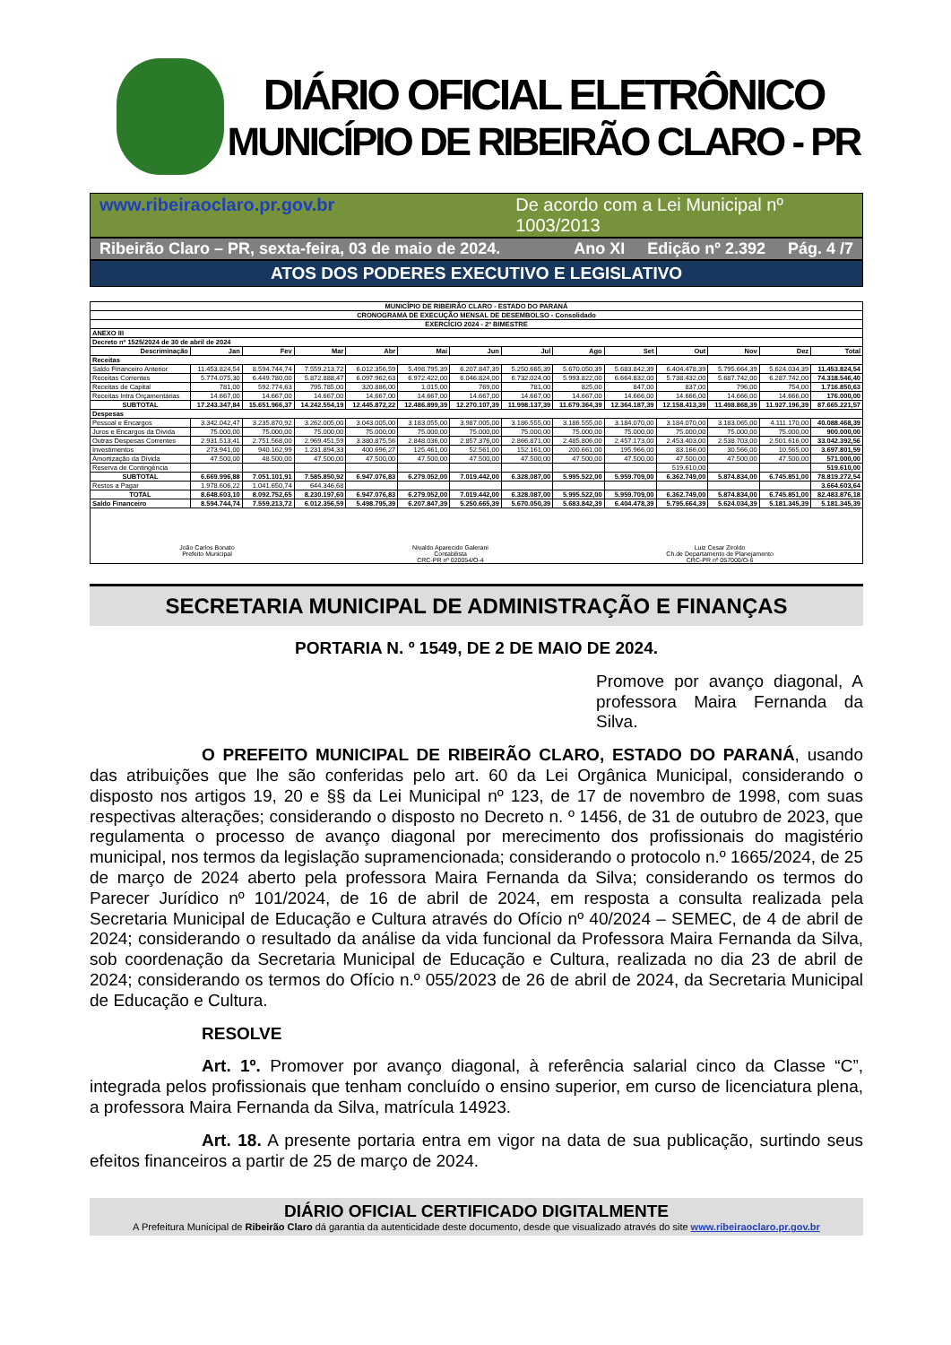DIÁRIO OFICIAL ELETRÔNICO
MUNICÍPIO DE RIBEIRÃO CLARO - PR
www.ribeiraoclaro.pr.gov.br De acordo com a Lei Municipal nº 1003/2013
Ribeirão Claro – PR, sexta-feira, 03 de maio de 2024. Ano XI Edição nº 2.392 Pág. 4 /7
ATOS DOS PODERES EXECUTIVO E LEGISLATIVO
| MUNICÍPIO DE RIBEIRÃO CLARO - ESTADO DO PARANÁ | | | | | | | | | | | | | |
| CRONOGRAMA DE EXECUÇÃO MENSAL DE DESEMBOLSO - Consolidado | | | | | | | | | | | | | |
| EXERCÍCIO 2024 - 2º BIMESTRE | | | | | | | | | | | | | |
| ANEXO III | | | | | | | | | | | | | |
| Decreto nº 1525/2024 de 30 de abril de 2024 | | | | | | | | | | | | | |
| Descriminação | Jan | Fev | Mar | Abr | Mai | Jun | Jul | Ago | Set | Out | Nov | Dez | Total |
| Receitas | | | | | | | | | | | | | |
| Saldo Financeiro Anterior | 11.453.824,54 | 8.594.744,74 | 7.559.213,72 | 6.012.356,59 | 5.498.795,39 | 6.207.847,39 | 5.250.665,39 | 5.670.050,39 | 5.683.842,39 | 6.404.478,39 | 5.795.664,39 | 5.624.034,39 | 11.453.824,54 |
| Receitas Correntes | 5.774.075,30 | 6.449.780,00 | 5.872.888,47 | 6.097.962,63 | 6.972.422,00 | 6.046.824,00 | 6.732.024,00 | 5.993.822,00 | 6.664.832,00 | 5.738.432,00 | 5.687.742,00 | 6.287.742,00 | 74.318.546,40 |
| Receitas de Capital | 781,00 | 592.774,63 | 795.785,00 | 320.886,00 | 1.015,00 | 769,00 | 781,00 | 825,00 | 847,00 | 837,00 | 796,00 | 754,00 | 1.716.850,63 |
| Receitas Intra Orçamentárias | 14.667,00 | 14.667,00 | 14.667,00 | 14.667,00 | 14.667,00 | 14.667,00 | 14.667,00 | 14.667,00 | 14.666,00 | 14.666,00 | 14.666,00 | 14.666,00 | 176.000,00 |
| SUBTOTAL | 17.243.347,84 | 15.651.966,37 | 14.242.554,19 | 12.445.872,22 | 12.486.899,39 | 12.270.107,39 | 11.998.137,39 | 11.679.364,39 | 12.364.187,39 | 12.158.413,39 | 11.498.868,39 | 11.927.196,39 | 87.665.221,57 |
| Despesas | | | | | | | | | | | | | |
| Pessoal e Encargos | 3.342.042,47 | 3.235.870,92 | 3.262.005,00 | 3.043.005,00 | 3.183.055,00 | 3.987.005,00 | 3.186.555,00 | 3.186.555,00 | 3.184.070,00 | 3.184.070,00 | 3.183.065,00 | 4.111.170,00 | 40.088.468,39 |
| Juros e Encargos da Dívida | 75.000,00 | 75.000,00 | 75.000,00 | 75.000,00 | 75.000,00 | 75.000,00 | 75.000,00 | 75.000,00 | 75.000,00 | 75.000,00 | 75.000,00 | 75.000,00 | 900.000,00 |
| Outras Despesas Correntes | 2.931.513,41 | 2.751.568,00 | 2.969.451,59 | 3.380.875,56 | 2.848.036,00 | 2.857.376,00 | 2.866.871,00 | 2.485.806,00 | 2.457.173,00 | 2.453.403,00 | 2.538.703,00 | 2.501.616,00 | 33.042.392,56 |
| Investimentos | 273.941,00 | 940.162,99 | 1.231.894,33 | 400.696,27 | 125.461,00 | 52.561,00 | 152.161,00 | 200.661,00 | 195.966,00 | 83.166,00 | 30.566,00 | 10.565,00 | 3.697.801,59 |
| Amortização da Dívida | 47.500,00 | 48.500,00 | 47.500,00 | 47.500,00 | 47.500,00 | 47.500,00 | 47.500,00 | 47.500,00 | 47.500,00 | 47.500,00 | 47.500,00 | 47.500,00 | 571.000,00 |
| Reserva de Contingência | | | | | | | | | | 519.610,00 | | | 519.610,00 |
| SUBTOTAL | 6.669.996,88 | 7.051.101,91 | 7.585.850,92 | 6.947.076,83 | 6.279.052,00 | 7.019.442,00 | 6.328.087,00 | 5.995.522,00 | 5.959.709,00 | 6.362.749,00 | 5.874.834,00 | 6.745.851,00 | 78.819.272,54 |
| Restos a Pagar | 1.978.606,22 | 1.041.650,74 | 644.346,68 | | | | | | | | | | 3.664.603,64 |
| TOTAL | 8.648.603,10 | 8.092.752,65 | 8.230.197,60 | 6.947.076,83 | 6.279.052,00 | 7.019.442,00 | 6.328.087,00 | 5.995.522,00 | 5.959.709,00 | 6.362.749,00 | 5.874.834,00 | 6.745.851,00 | 82.483.876,18 |
| Saldo Financeiro | 8.594.744,74 | 7.559.213,72 | 6.012.356,59 | 5.498.795,39 | 6.207.847,39 | 5.250.665,39 | 5.670.050,39 | 5.683.842,39 | 6.404.478,39 | 5.795.664,39 | 5.624.034,39 | 5.181.345,39 | 5.181.345,39 |
João Carlos Bonato
Prefeito Municipal
Nivaldo Aparecido Galerani
Contabilista
CRC-PR nº 020054/O-4
Luiz Cesar Ziroldo
Ch.de Departamento de Planejamento
CRC-PR nº 057000/O-6
SECRETARIA MUNICIPAL DE ADMINISTRAÇÃO E FINANÇAS
PORTARIA N. º 1549, DE 2 DE MAIO DE 2024.
Promove por avanço diagonal, A professora Maira Fernanda da Silva.
O PREFEITO MUNICIPAL DE RIBEIRÃO CLARO, ESTADO DO PARANÁ, usando das atribuições que lhe são conferidas pelo art. 60 da Lei Orgânica Municipal, considerando o disposto nos artigos 19, 20 e §§ da Lei Municipal nº 123, de 17 de novembro de 1998, com suas respectivas alterações; considerando o disposto no Decreto n. º 1456, de 31 de outubro de 2023, que regulamenta o processo de avanço diagonal por merecimento dos profissionais do magistério municipal, nos termos da legislação supramencionada; considerando o protocolo n.º 1665/2024, de 25 de março de 2024 aberto pela professora Maira Fernanda da Silva; considerando os termos do Parecer Jurídico nº 101/2024, de 16 de abril de 2024, em resposta a consulta realizada pela Secretaria Municipal de Educação e Cultura através do Ofício nº 40/2024 – SEMEC, de 4 de abril de 2024; considerando o resultado da análise da vida funcional da Professora Maira Fernanda da Silva, sob coordenação da Secretaria Municipal de Educação e Cultura, realizada no dia 23 de abril de 2024; considerando os termos do Ofício n.º 055/2023 de 26 de abril de 2024, da Secretaria Municipal de Educação e Cultura.
RESOLVE
Art. 1º. Promover por avanço diagonal, à referência salarial cinco da Classe “C”, integrada pelos profissionais que tenham concluído o ensino superior, em curso de licenciatura plena, a professora Maira Fernanda da Silva, matrícula 14923.
Art. 18. A presente portaria entra em vigor na data de sua publicação, surtindo seus efeitos financeiros a partir de 25 de março de 2024.
DIÁRIO OFICIAL CERTIFICADO DIGITALMENTE
A Prefeitura Municipal de Ribeirão Claro dá garantia da autenticidade deste documento, desde que visualizado através do site www.ribeiraoclaro.pr.gov.br